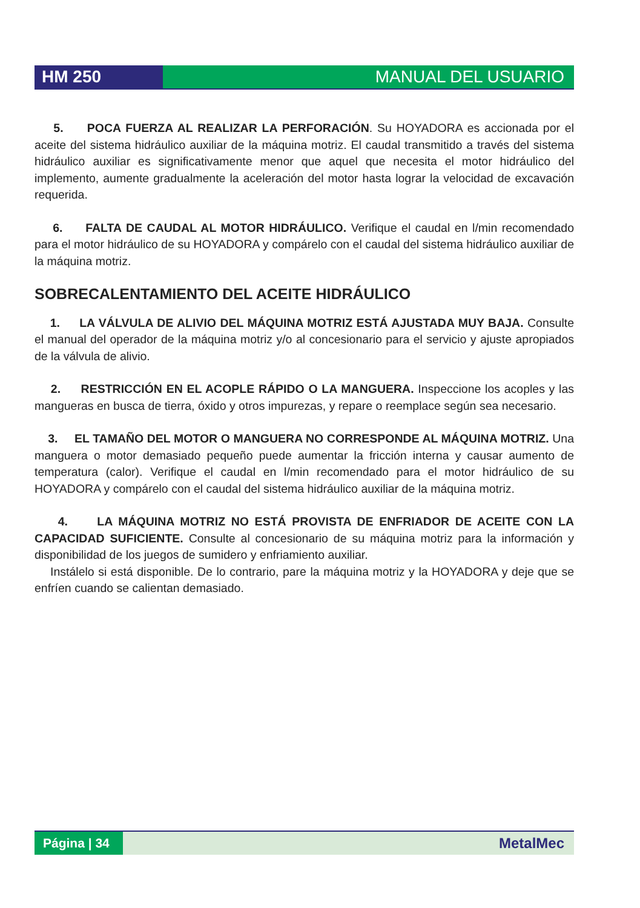HM 250
MANUAL DEL USUARIO
5. POCA FUERZA AL REALIZAR LA PERFORACIÓN. Su HOYADORA es accionada por el aceite del sistema hidráulico auxiliar de la máquina motriz. El caudal transmitido a través del sistema hidráulico auxiliar es significativamente menor que aquel que necesita el motor hidráulico del implemento, aumente gradualmente la aceleración del motor hasta lograr la velocidad de excavación requerida.
6. FALTA DE CAUDAL AL MOTOR HIDRÁULICO. Verifique el caudal en l/min recomendado para el motor hidráulico de su HOYADORA y compárelo con el caudal del sistema hidráulico auxiliar de la máquina motriz.
SOBRECALENTAMIENTO DEL ACEITE HIDRÁULICO
1. LA VÁLVULA DE ALIVIO DEL MÁQUINA MOTRIZ ESTÁ AJUSTADA MUY BAJA. Consulte el manual del operador de la máquina motriz y/o al concesionario para el servicio y ajuste apropiados de la válvula de alivio.
2. RESTRICCIÓN EN EL ACOPLE RÁPIDO O LA MANGUERA. Inspeccione los acoples y las mangueras en busca de tierra, óxido y otros impurezas, y repare o reemplace según sea necesario.
3. EL TAMAÑO DEL MOTOR O MANGUERA NO CORRESPONDE AL MÁQUINA MOTRIZ. Una manguera o motor demasiado pequeño puede aumentar la fricción interna y causar aumento de temperatura (calor). Verifique el caudal en l/min recomendado para el motor hidráulico de su HOYADORA y compárelo con el caudal del sistema hidráulico auxiliar de la máquina motriz.
4. LA MÁQUINA MOTRIZ NO ESTÁ PROVISTA DE ENFRIADOR DE ACEITE CON LA CAPACIDAD SUFICIENTE. Consulte al concesionario de su máquina motriz para la información y disponibilidad de los juegos de sumidero y enfriamiento auxiliar.
Instálelo si está disponible. De lo contrario, pare la máquina motriz y la HOYADORA y deje que se enfríen cuando se calientan demasiado.
Página | 34
MetalMec